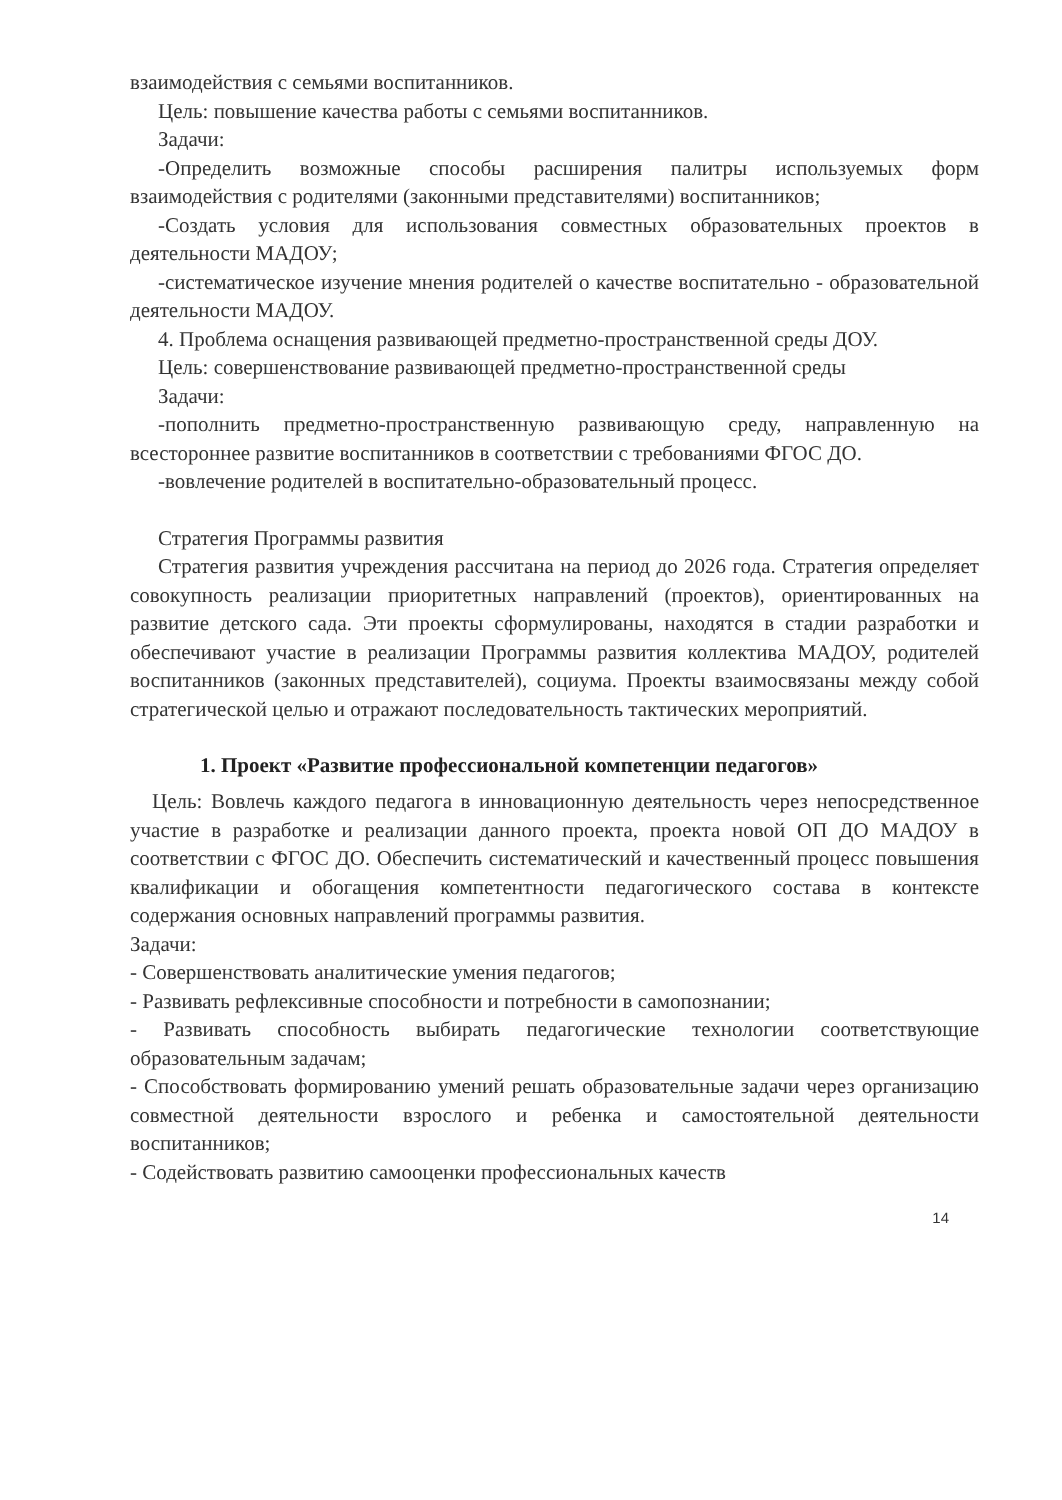взаимодействия с семьями воспитанников.
Цель: повышение качества работы с семьями воспитанников.
Задачи:
-Определить возможные способы расширения палитры используемых форм взаимодействия с родителями (законными представителями) воспитанников;
-Создать условия для использования совместных образовательных проектов в деятельности МАДОУ;
-систематическое изучение мнения родителей о качестве воспитательно - образовательной деятельности МАДОУ.
4. Проблема оснащения развивающей предметно-пространственной среды ДОУ.
Цель: совершенствование развивающей предметно-пространственной среды
Задачи:
-пополнить предметно-пространственную развивающую среду, направленную на всестороннее развитие воспитанников в соответствии с требованиями ФГОС ДО.
-вовлечение родителей в воспитательно-образовательный процесс.
Стратегия Программы развития
Стратегия развития учреждения рассчитана на период до 2026 года. Стратегия определяет совокупность реализации приоритетных направлений (проектов), ориентированных на развитие детского сада. Эти проекты сформулированы, находятся в стадии разработки и обеспечивают участие в реализации Программы развития коллектива МАДОУ, родителей воспитанников (законных представителей), социума. Проекты взаимосвязаны между собой стратегической целью и отражают последовательность тактических мероприятий.
1. Проект «Развитие профессиональной компетенции педагогов»
Цель: Вовлечь каждого педагога в инновационную деятельность через непосредственное участие в разработке и реализации данного проекта, проекта новой ОП ДО МАДОУ в соответствии с ФГОС ДО. Обеспечить систематический и качественный процесс повышения квалификации и обогащения компетентности педагогического состава в контексте содержания основных направлений программы развития.
Задачи:
- Совершенствовать аналитические умения педагогов;
- Развивать рефлексивные способности и потребности в самопознании;
- Развивать способность выбирать педагогические технологии соответствующие образовательным задачам;
- Способствовать формированию умений решать образовательные задачи через организацию совместной деятельности взрослого и ребенка и самостоятельной деятельности воспитанников;
- Содействовать развитию самооценки профессиональных качеств
14